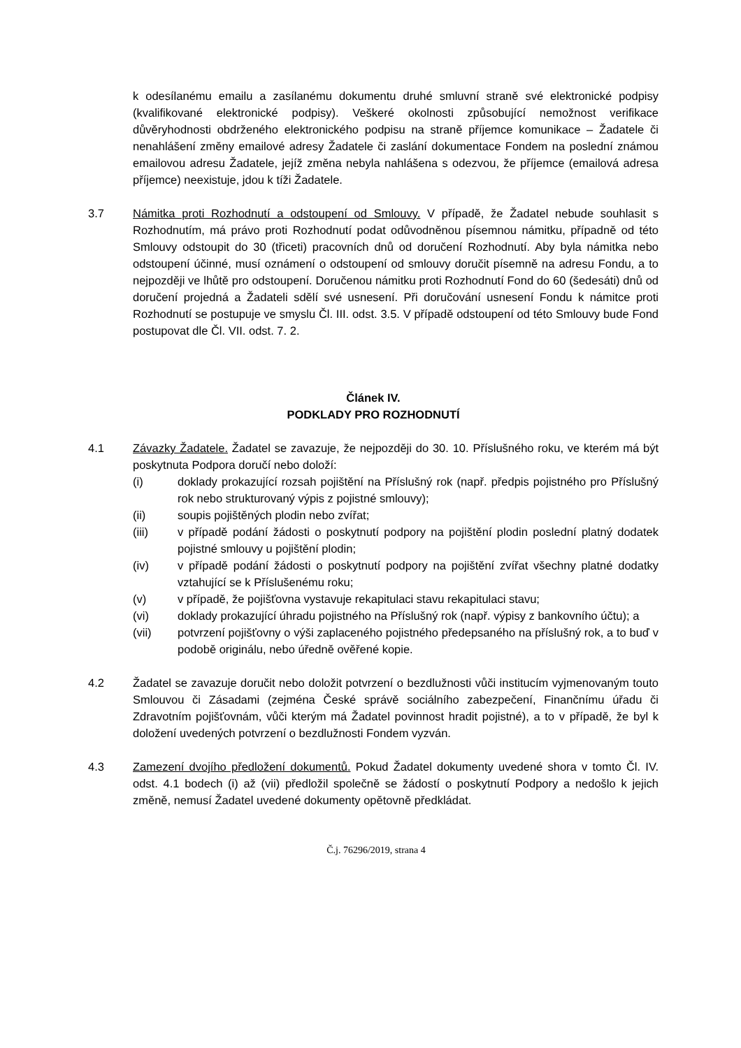k odesílanému emailu a zasílanému dokumentu druhé smluvní straně své elektronické podpisy (kvalifikované elektronické podpisy). Veškeré okolnosti způsobující nemožnost verifikace důvěryhodnosti obdrženého elektronického podpisu na straně příjemce komunikace – Žadatele či nenahlášení změny emailové adresy Žadatele či zaslání dokumentace Fondem na poslední známou emailovou adresu Žadatele, jejíž změna nebyla nahlášena s odezvou, že příjemce (emailová adresa příjemce) neexistuje, jdou k tíži Žadatele.
3.7 Námitka proti Rozhodnutí a odstoupení od Smlouvy. V případě, že Žadatel nebude souhlasit s Rozhodnutím, má právo proti Rozhodnutí podat odůvodněnou písemnou námitku, případně od této Smlouvy odstoupit do 30 (třiceti) pracovních dnů od doručení Rozhodnutí. Aby byla námitka nebo odstoupení účinné, musí oznámení o odstoupení od smlouvy doručit písemně na adresu Fondu, a to nejpozději ve lhůtě pro odstoupení. Doručenou námitku proti Rozhodnutí Fond do 60 (šedesáti) dnů od doručení projedná a Žadateli sdělí své usnesení. Při doručování usnesení Fondu k námitce proti Rozhodnutí se postupuje ve smyslu Čl. III. odst. 3.5. V případě odstoupení od této Smlouvy bude Fond postupovat dle Čl. VII. odst. 7. 2.
Článek IV.
PODKLADY PRO ROZHODNUTÍ
4.1 Závazky Žadatele. Žadatel se zavazuje, že nejpozději do 30. 10. Příslušného roku, ve kterém má být poskytnuta Podpora doručí nebo doloží:
(i) doklady prokazující rozsah pojištění na Příslušný rok (např. předpis pojistného pro Příslušný rok nebo strukturovaný výpis z pojistné smlouvy);
(ii) soupis pojištěných plodin nebo zvířat;
(iii) v případě podání žádosti o poskytnutí podpory na pojištění plodin poslední platný dodatek pojistné smlouvy u pojištění plodin;
(iv) v případě podání žádosti o poskytnutí podpory na pojištění zvířat všechny platné dodatky vztahující se k Příslušenému roku;
(v) v případě, že pojišťovna vystavuje rekapitulaci stavu rekapitulaci stavu;
(vi) doklady prokazující úhradu pojistného na Příslušný rok (např. výpisy z bankovního účtu); a
(vii) potvrzení pojišťovny o výši zaplaceného pojistného předepsaného na příslušný rok, a to buď v podobě originálu, nebo úředně ověřené kopie.
4.2 Žadatel se zavazuje doručit nebo doložit potvrzení o bezdlužnosti vůči institucím vyjmenovaným touto Smlouvou či Zásadami (zejména České správě sociálního zabezpečení, Finančnímu úřadu či Zdravotním pojišťovnám, vůči kterým má Žadatel povinnost hradit pojistné), a to v případě, že byl k doložení uvedených potvrzení o bezdlužnosti Fondem vyzván.
4.3 Zamezení dvojího předložení dokumentů. Pokud Žadatel dokumenty uvedené shora v tomto Čl. IV. odst. 4.1 bodech (i) až (vii) předložil společně se žádostí o poskytnutí Podpory a nedošlo k jejich změně, nemusí Žadatel uvedené dokumenty opětovně předkládat.
Č.j. 76296/2019, strana 4